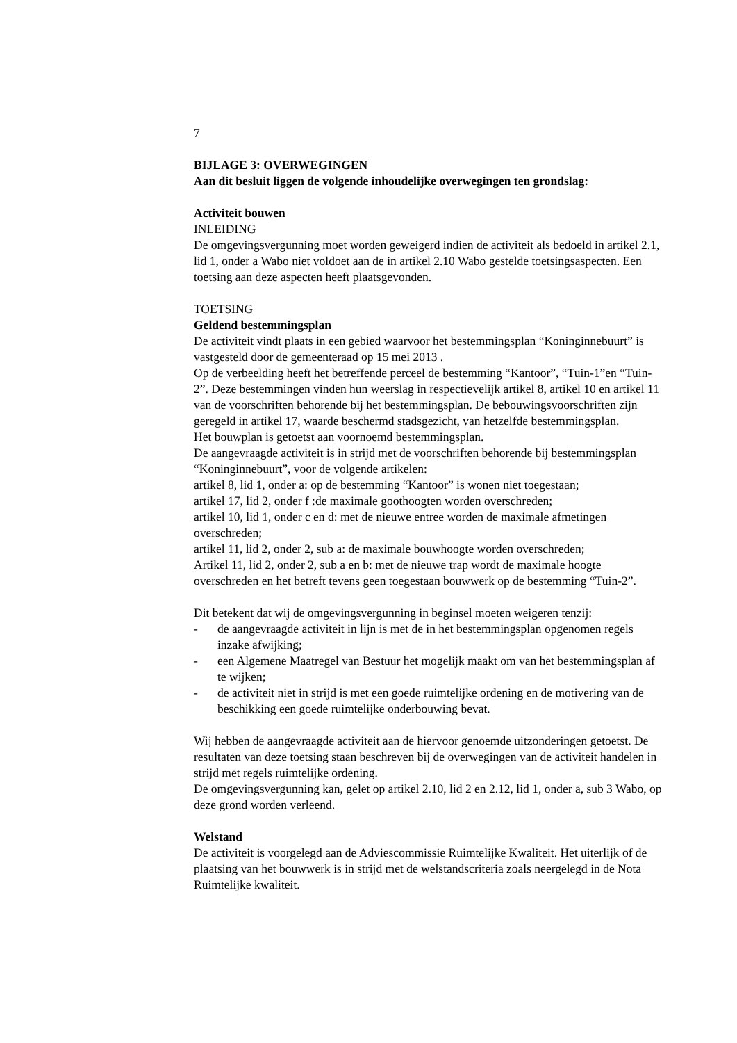7
BIJLAGE 3: OVERWEGINGEN
Aan dit besluit liggen de volgende inhoudelijke overwegingen ten grondslag:
Activiteit bouwen
INLEIDING
De omgevingsvergunning moet worden geweigerd indien de activiteit als bedoeld in artikel 2.1, lid 1, onder a Wabo niet voldoet aan de in artikel 2.10 Wabo gestelde toetsingsaspecten. Een toetsing aan deze aspecten heeft plaatsgevonden.
TOETSING
Geldend bestemmingsplan
De activiteit vindt plaats in een gebied waarvoor het bestemmingsplan “Koninginnebuurt” is vastgesteld door de gemeenteraad op 15 mei 2013 .
Op de verbeelding heeft het betreffende perceel de bestemming “Kantoor”, “Tuin-1”en “Tuin-2”. Deze bestemmingen vinden hun weerslag in respectievelijk artikel 8, artikel 10 en artikel 11 van de voorschriften behorende bij het bestemmingsplan. De bebouwingsvoorschriften zijn geregeld in artikel 17, waarde beschermd stadsgezicht, van hetzelfde bestemmingsplan.
Het bouwplan is getoetst aan voornoemd bestemmingsplan.
De aangevraagde activiteit is in strijd met de voorschriften behorende bij bestemmingsplan “Koninginnebuurt”, voor de volgende artikelen:
artikel 8, lid 1, onder a: op de bestemming “Kantoor” is wonen niet toegestaan;
artikel 17, lid 2, onder f :de maximale goothoogten worden overschreden;
artikel 10, lid 1, onder c en d: met de nieuwe entree worden de maximale afmetingen overschreden;
artikel 11, lid 2, onder 2, sub a: de maximale bouwhoogte worden overschreden;
Artikel 11, lid 2, onder 2, sub a en b: met de nieuwe trap wordt de maximale hoogte overschreden en het betreft tevens geen toegestaan bouwwerk op de bestemming “Tuin-2”.
Dit betekent dat wij de omgevingsvergunning in beginsel moeten weigeren tenzij:
- de aangevraagde activiteit in lijn is met de in het bestemmingsplan opgenomen regels inzake afwijking;
- een Algemene Maatregel van Bestuur het mogelijk maakt om van het bestemmingsplan af te wijken;
- de activiteit niet in strijd is met een goede ruimtelijke ordening en de motivering van de beschikking een goede ruimtelijke onderbouwing bevat.
Wij hebben de aangevraagde activiteit aan de hiervoor genoemde uitzonderingen getoetst. De resultaten van deze toetsing staan beschreven bij de overwegingen van de activiteit handelen in strijd met regels ruimtelijke ordening.
De omgevingsvergunning kan, gelet op artikel 2.10, lid 2 en 2.12, lid 1, onder a, sub 3 Wabo, op deze grond worden verleend.
Welstand
De activiteit is voorgelegd aan de Adviescommissie Ruimtelijke Kwaliteit. Het uiterlijk of de plaatsing van het bouwwerk is in strijd met de welstandscriteria zoals neergelegd in de Nota Ruimtelijke kwaliteit.